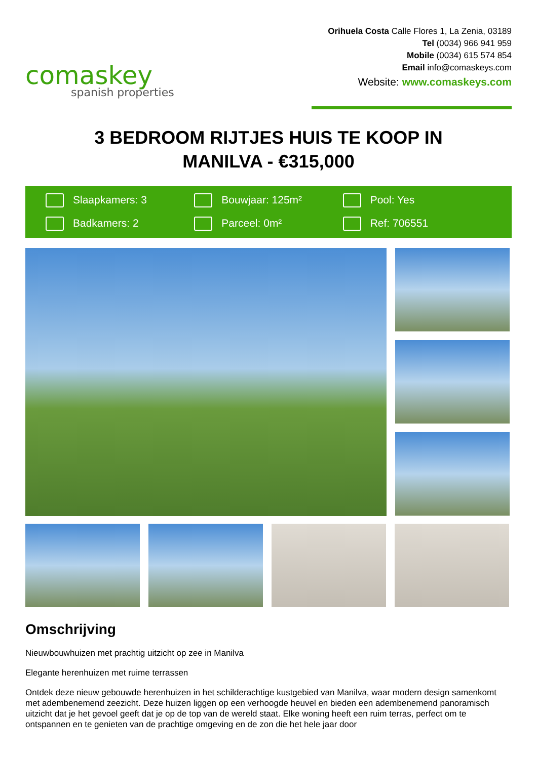comaskey
spanish properties
Orihuela Costa Calle Flores 1, La Zenia, 03189
Tel (0034) 966 941 959
Mobile (0034) 615 574 854
Email info@comaskeys.com
Website: www.comaskeys.com
3 BEDROOM RIJTJES HUIS TE KOOP IN MANILVA - €315,000
Slaapkamers: 3
Bouwjaar: 125m²
Pool: Yes
Badkamers: 2
Parceel: 0m²
Ref: 706551
Omschrijving
Nieuwbouwhuizen met prachtig uitzicht op zee in Manilva
Elegante herenhuizen met ruime terrassen
Ontdek deze nieuw gebouwde herenhuizen in het schilderachtige kustgebied van Manilva, waar modern design samenkomt met adembenemend zeezicht. Deze huizen liggen op een verhoogde heuvel en bieden een adembenemend panoramisch uitzicht dat je het gevoel geeft dat je op de top van de wereld staat. Elke woning heeft een ruim terras, perfect om te ontspannen en te genieten van de prachtige omgeving en de zon die het hele jaar door